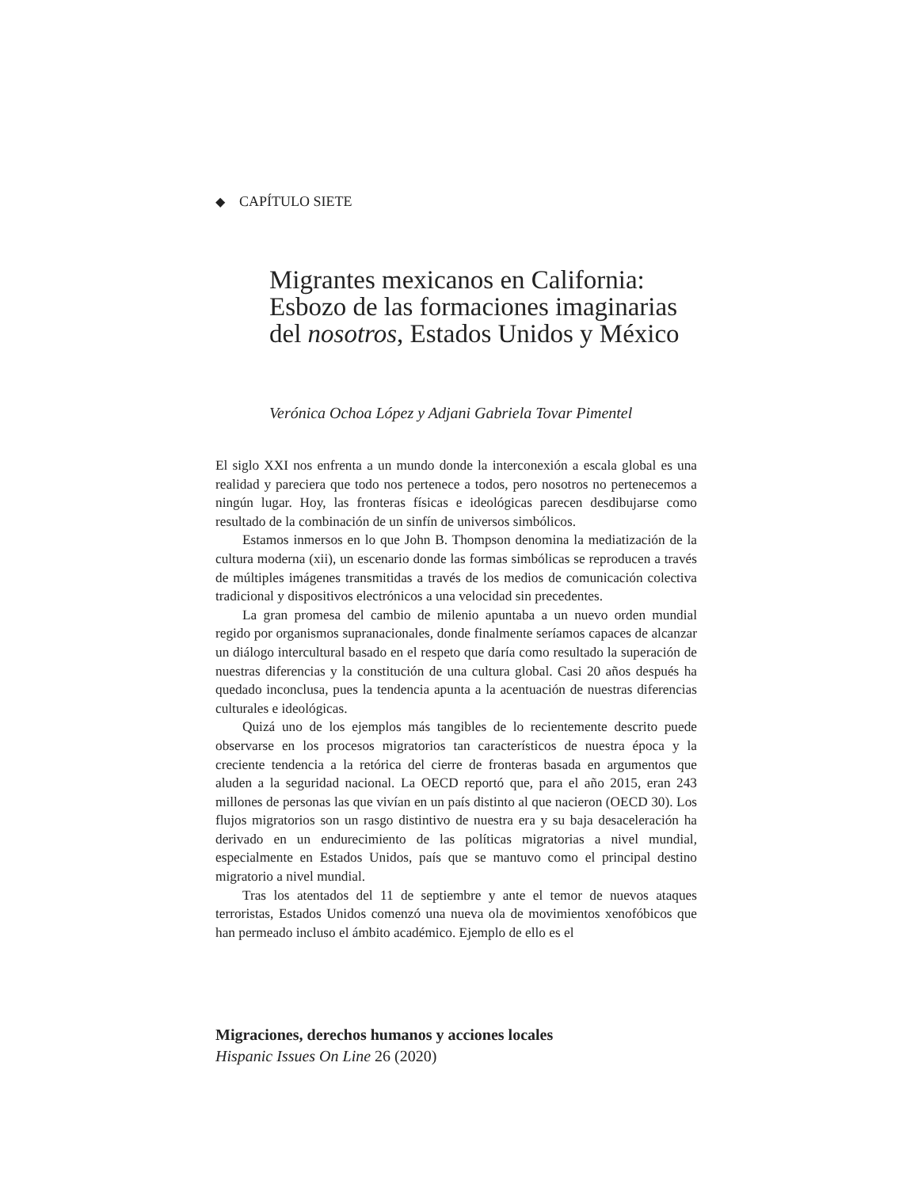◆ CAPÍTULO SIETE
Migrantes mexicanos en California:
Esbozo de las formaciones imaginarias
del nosotros, Estados Unidos y México
Verónica Ochoa López y Adjani Gabriela Tovar Pimentel
El siglo XXI nos enfrenta a un mundo donde la interconexión a escala global es una realidad y pareciera que todo nos pertenece a todos, pero nosotros no pertenecemos a ningún lugar. Hoy, las fronteras físicas e ideológicas parecen desdibujarse como resultado de la combinación de un sinfín de universos simbólicos.
Estamos inmersos en lo que John B. Thompson denomina la mediatización de la cultura moderna (xii), un escenario donde las formas simbólicas se reproducen a través de múltiples imágenes transmitidas a través de los medios de comunicación colectiva tradicional y dispositivos electrónicos a una velocidad sin precedentes.
La gran promesa del cambio de milenio apuntaba a un nuevo orden mundial regido por organismos supranacionales, donde finalmente seríamos capaces de alcanzar un diálogo intercultural basado en el respeto que daría como resultado la superación de nuestras diferencias y la constitución de una cultura global. Casi 20 años después ha quedado inconclusa, pues la tendencia apunta a la acentuación de nuestras diferencias culturales e ideológicas.
Quizá uno de los ejemplos más tangibles de lo recientemente descrito puede observarse en los procesos migratorios tan característicos de nuestra época y la creciente tendencia a la retórica del cierre de fronteras basada en argumentos que aluden a la seguridad nacional. La OECD reportó que, para el año 2015, eran 243 millones de personas las que vivían en un país distinto al que nacieron (OECD 30). Los flujos migratorios son un rasgo distintivo de nuestra era y su baja desaceleración ha derivado en un endurecimiento de las políticas migratorias a nivel mundial, especialmente en Estados Unidos, país que se mantuvo como el principal destino migratorio a nivel mundial.
Tras los atentados del 11 de septiembre y ante el temor de nuevos ataques terroristas, Estados Unidos comenzó una nueva ola de movimientos xenofóbicos que han permeado incluso el ámbito académico. Ejemplo de ello es el
Migraciones, derechos humanos y acciones locales
Hispanic Issues On Line 26 (2020)